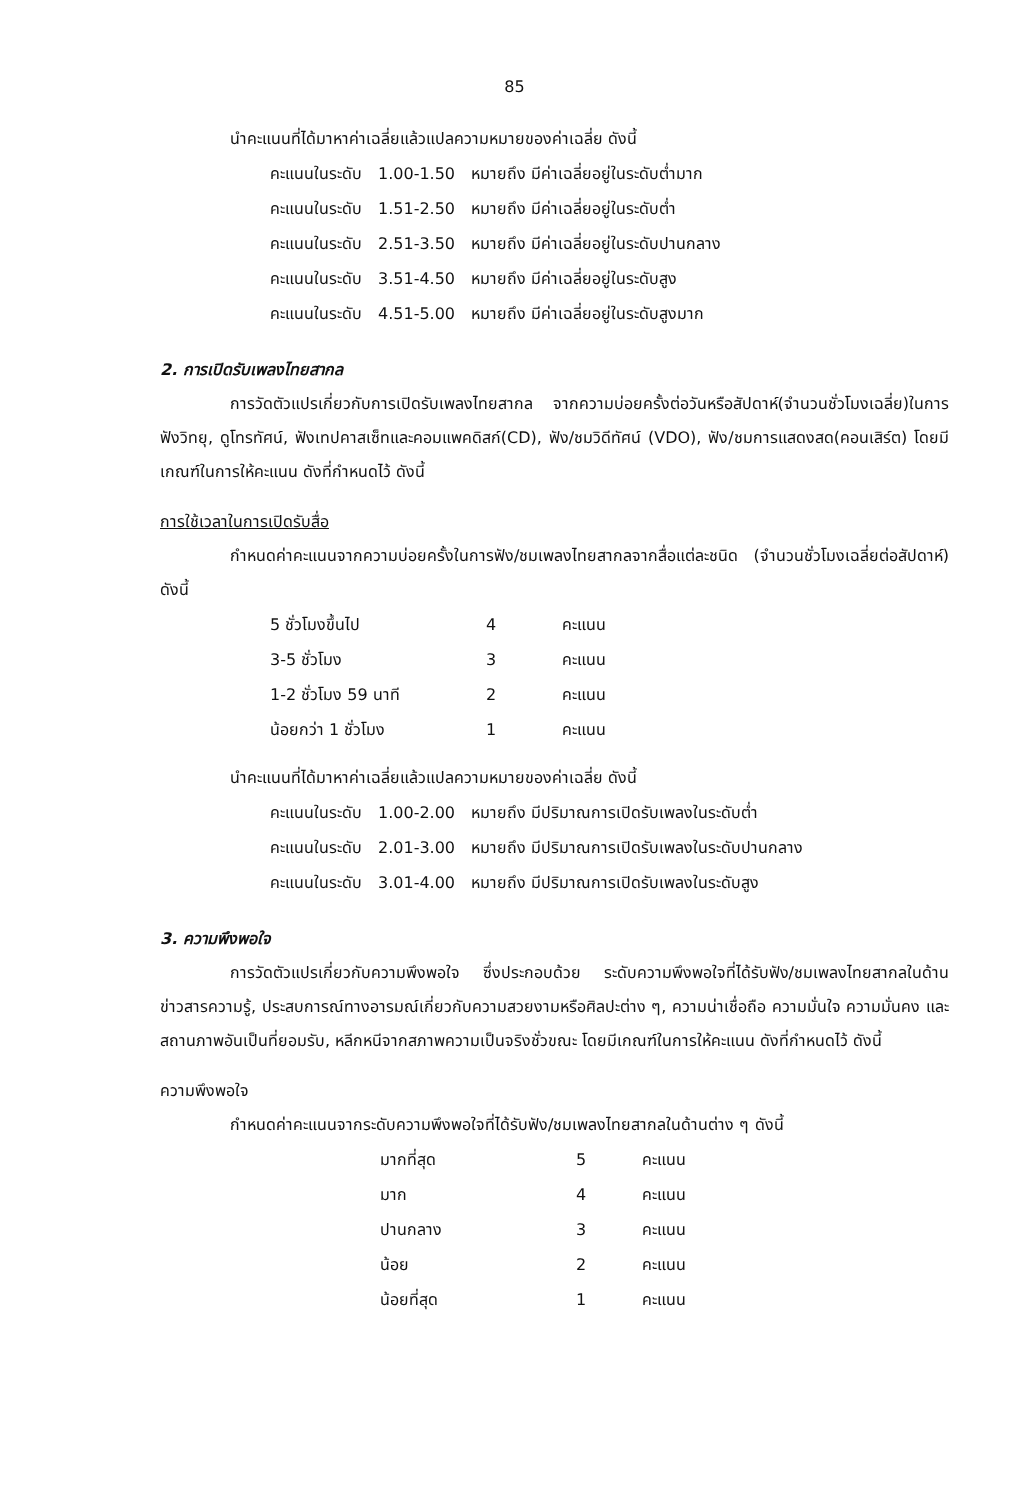85
นำคะแนนที่ได้มาหาค่าเฉลี่ยแล้วแปลความหมายของค่าเฉลี่ย ดังนี้
| คะแนนในระดับ | 1.00-1.50 | หมายถึง มีค่าเฉลี่ยอยู่ในระดับต่ำมาก |
| คะแนนในระดับ | 1.51-2.50 | หมายถึง มีค่าเฉลี่ยอยู่ในระดับต่ำ |
| คะแนนในระดับ | 2.51-3.50 | หมายถึง มีค่าเฉลี่ยอยู่ในระดับปานกลาง |
| คะแนนในระดับ | 3.51-4.50 | หมายถึง มีค่าเฉลี่ยอยู่ในระดับสูง |
| คะแนนในระดับ | 4.51-5.00 | หมายถึง มีค่าเฉลี่ยอยู่ในระดับสูงมาก |
2. การเปิดรับเพลงไทยสากล
การวัดตัวแปรเกี่ยวกับการเปิดรับเพลงไทยสากล จากความบ่อยครั้งต่อวันหรือสัปดาห์(จำนวนชั่วโมงเฉลี่ย)ในการฟังวิทยุ, ดูโทรทัศน์, ฟังเทปคาสเซ็ทและคอมแพคดิสก์(CD), ฟัง/ชมวิดีทัศน์ (VDO), ฟัง/ชมการแสดงสด(คอนเสิร์ต) โดยมีเกณฑ์ในการให้คะแนน ดังที่กำหนดไว้ ดังนี้
การใช้เวลาในการเปิดรับสื่อ
กำหนดค่าคะแนนจากความบ่อยครั้งในการฟัง/ชมเพลงไทยสากลจากสื่อแต่ละชนิด (จำนวนชั่วโมงเฉลี่ยต่อสัปดาห์) ดังนี้
| 5 ชั่วโมงขึ้นไป | 4 | คะแนน |
| 3-5 ชั่วโมง | 3 | คะแนน |
| 1-2 ชั่วโมง 59 นาที | 2 | คะแนน |
| น้อยกว่า 1 ชั่วโมง | 1 | คะแนน |
นำคะแนนที่ได้มาหาค่าเฉลี่ยแล้วแปลความหมายของค่าเฉลี่ย ดังนี้
| คะแนนในระดับ | 1.00-2.00 | หมายถึง มีปริมาณการเปิดรับเพลงในระดับต่ำ |
| คะแนนในระดับ | 2.01-3.00 | หมายถึง มีปริมาณการเปิดรับเพลงในระดับปานกลาง |
| คะแนนในระดับ | 3.01-4.00 | หมายถึง มีปริมาณการเปิดรับเพลงในระดับสูง |
3. ความพึงพอใจ
การวัดตัวแปรเกี่ยวกับความพึงพอใจ ซึ่งประกอบด้วย ระดับความพึงพอใจที่ได้รับฟัง/ชมเพลงไทยสากลในด้านข่าวสารความรู้, ประสบการณ์ทางอารมณ์เกี่ยวกับความสวยงามหรือศิลปะต่าง ๆ, ความน่าเชื่อถือ ความมั่นใจ ความมั่นคง และสถานภาพอันเป็นที่ยอมรับ, หลีกหนีจากสภาพความเป็นจริงชั่วขณะ โดยมีเกณฑ์ในการให้คะแนน ดังที่กำหนดไว้ ดังนี้
ความพึงพอใจ
กำหนดค่าคะแนนจากระดับความพึงพอใจที่ได้รับฟัง/ชมเพลงไทยสากลในด้านต่าง ๆ ดังนี้
| มากที่สุด | 5 | คะแนน |
| มาก | 4 | คะแนน |
| ปานกลาง | 3 | คะแนน |
| น้อย | 2 | คะแนน |
| น้อยที่สุด | 1 | คะแนน |